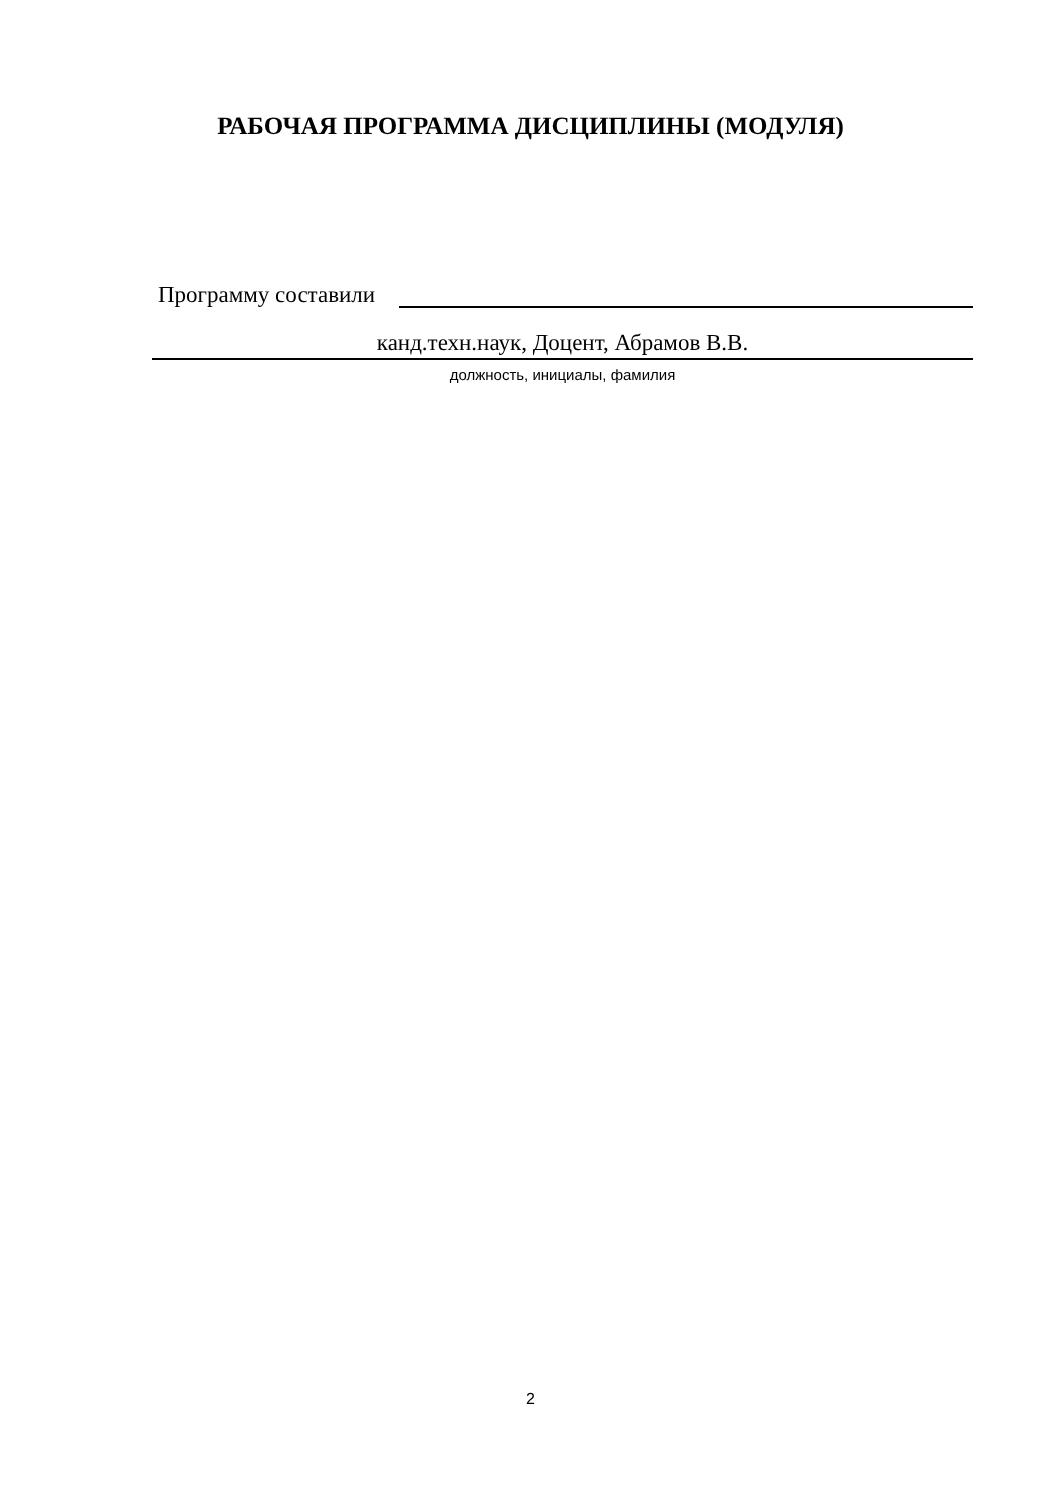РАБОЧАЯ ПРОГРАММА ДИСЦИПЛИНЫ (МОДУЛЯ)
Программу составили
канд.техн.наук, Доцент, Абрамов В.В.
должность, инициалы, фамилия
2